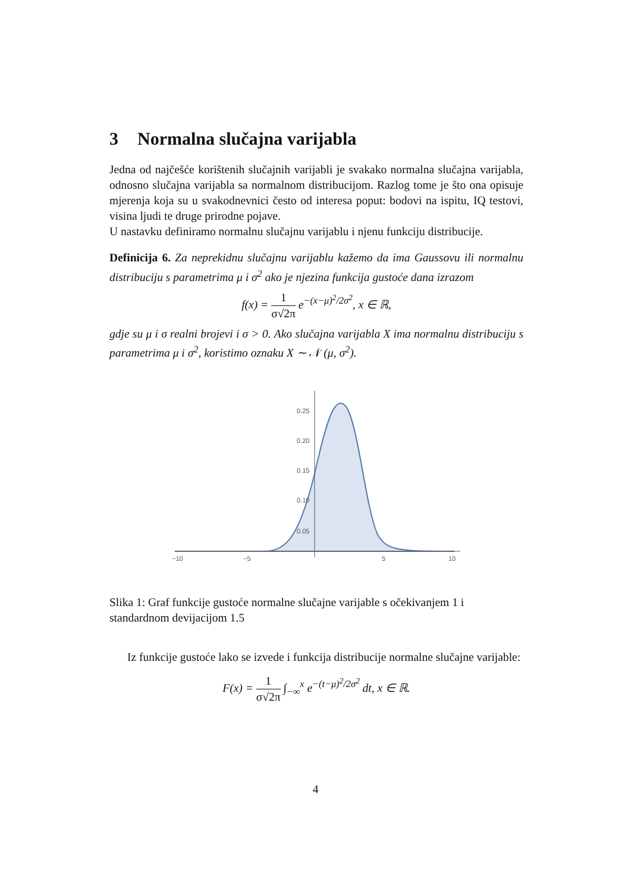3 Normalna slučajna varijabla
Jedna od najčešće korištenih slučajnih varijabli je svakako normalna slučajna varijabla, odnosno slučajna varijabla sa normalnom distribucijom. Razlog tome je što ona opisuje mjerenja koja su u svakodnevnici često od interesa poput: bodovi na ispitu, IQ testovi, visina ljudi te druge prirodne pojave.
U nastavku definiramo normalnu slučajnu varijablu i njenu funkciju distribucije.
Definicija 6. Za neprekidnu slučajnu varijablu kažemo da ima Gaussovu ili normalnu distribuciju s parametrima μ i σ<sup>2</sup> ako je njezina funkcija gustoće dana izrazom
f(x) = 1 σ√2π e<sup>−(x−μ)<sup>2</sup>/2σ<sup>2</sup></sup>, x ∈ ℝ,
gdje su μ i σ realni brojevi i σ > 0. Ako slučajna varijabla X ima normalnu distribuciju s parametrima μ i σ<sup>2</sup>, koristimo oznaku X ∼ 𝒩 (μ, σ<sup>2</sup>).
0.25
0.20
0.15
0.10
0.05
−10
−5
5
10
Slika 1: Graf funkcije gustoće normalne slučajne varijable s očekivanjem 1 i standardnom devijacijom 1.5
Iz funkcije gustoće lako se izvede i funkcija distribucije normalne slučajne varijable:
F(x) = 1 σ√2π ∫<sub>−∞</sub><sup>x</sup> e<sup>−(t−μ)<sup>2</sup>/2σ<sup>2</sup></sup> dt, x ∈ ℝ.
4